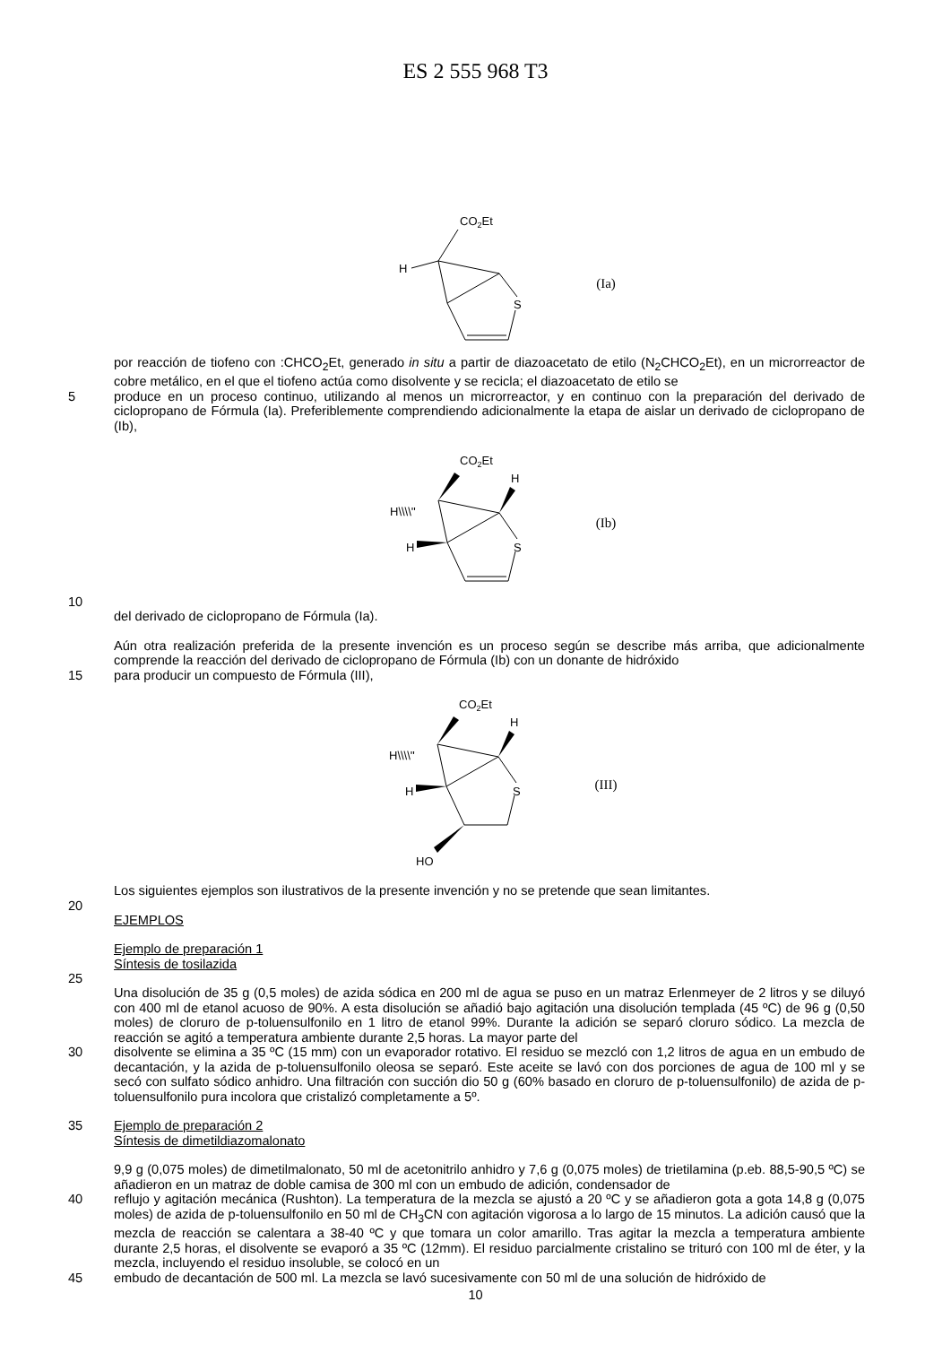ES 2 555 968 T3
CO2Et
H
S
(Ia)
por reacción de tiofeno con :CHCO<sub>2</sub>Et, generado in situ a partir de diazoacetato de etilo (N<sub>2</sub>CHCO<sub>2</sub>Et), en un microrreactor de cobre metálico, en el que el tiofeno actúa como disolvente y se recicla; el diazoacetato de etilo se
5
produce en un proceso continuo, utilizando al menos un microrreactor, y en continuo con la preparación del derivado de ciclopropano de Fórmula (Ia). Preferiblemente comprendiendo adicionalmente la etapa de aislar un derivado de ciclopropano de (Ib),
CO2Et
H
H\\\\''
H
S
(Ib)
10
del derivado de ciclopropano de Fórmula (Ia).
Aún otra realización preferida de la presente invención es un proceso según se describe más arriba, que adicionalmente comprende la reacción del derivado de ciclopropano de Fórmula (Ib) con un donante de hidróxido
15
para producir un compuesto de Fórmula (III),
CO2Et
H
H\\\\''
H
S
HO
(III)
Los siguientes ejemplos son ilustrativos de la presente invención y no se pretende que sean limitantes.
20
EJEMPLOS
Ejemplo de preparación 1
Síntesis de tosilazida
25
Una disolución de 35 g (0,5 moles) de azida sódica en 200 ml de agua se puso en un matraz Erlenmeyer de 2 litros y se diluyó con 400 ml de etanol acuoso de 90%. A esta disolución se añadió bajo agitación una disolución templada (45 ºC) de 96 g (0,50 moles) de cloruro de p-toluensulfonilo en 1 litro de etanol 99%. Durante la adición se separó cloruro sódico. La mezcla de reacción se agitó a temperatura ambiente durante 2,5 horas. La mayor parte del
30
disolvente se elimina a 35 ºC (15 mm) con un evaporador rotativo. El residuo se mezcló con 1,2 litros de agua en un embudo de decantación, y la azida de p-toluensulfonilo oleosa se separó. Este aceite se lavó con dos porciones de agua de 100 ml y se secó con sulfato sódico anhidro. Una filtración con succión dio 50 g (60% basado en cloruro de p-toluensulfonilo) de azida de p-toluensulfonilo pura incolora que cristalizó completamente a 5º.
35
Ejemplo de preparación 2
Síntesis de dimetildiazomalonato
9,9 g (0,075 moles) de dimetilmalonato, 50 ml de acetonitrilo anhidro y 7,6 g (0,075 moles) de trietilamina (p.eb. 88,5-90,5 ºC) se añadieron en un matraz de doble camisa de 300 ml con un embudo de adición, condensador de
40
reflujo y agitación mecánica (Rushton). La temperatura de la mezcla se ajustó a 20 ºC y se añadieron gota a gota 14,8 g (0,075 moles) de azida de p-toluensulfonilo en 50 ml de CH<sub>3</sub>CN con agitación vigorosa a lo largo de 15 minutos. La adición causó que la mezcla de reacción se calentara a 38-40 ºC y que tomara un color amarillo. Tras agitar la mezcla a temperatura ambiente durante 2,5 horas, el disolvente se evaporó a 35 ºC (12mm). El residuo parcialmente cristalino se trituró con 100 ml de éter, y la mezcla, incluyendo el residuo insoluble, se colocó en un
45
embudo de decantación de 500 ml. La mezcla se lavó sucesivamente con 50 ml de una solución de hidróxido de
10